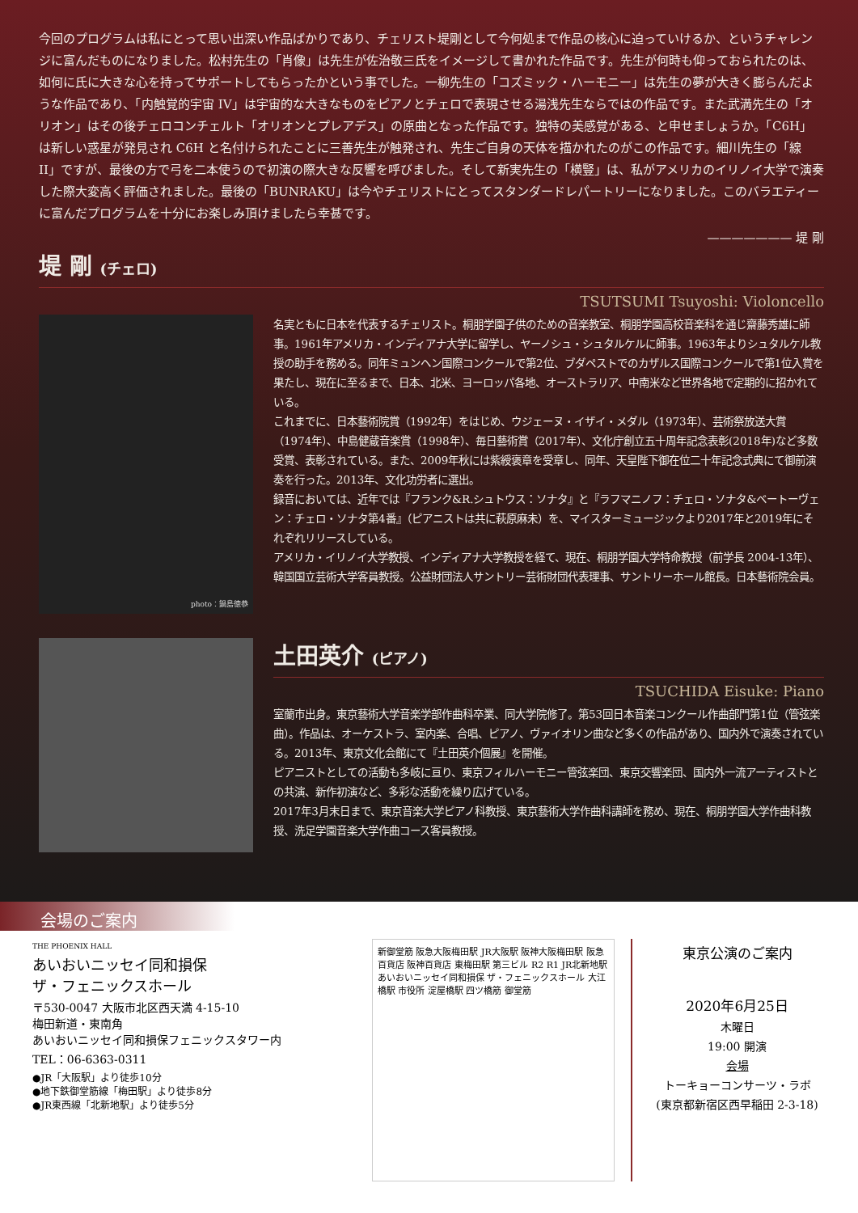今回のプログラムは私にとって思い出深い作品ばかりであり、チェリスト堤剛として今何処まで作品の核心に迫っていけるか、というチャレンジに富んだものになりました。松村先生の「肖像」は先生が佐治敬三氏をイメージして書かれた作品です。先生が何時も仰っておられたのは、如何に氏に大きな心を持ってサポートしてもらったかという事でした。一柳先生の「コズミック・ハーモニー」は先生の夢が大きく膨らんだような作品であり、「内触覚的宇宙 IV」は宇宙的な大きなものをピアノとチェロで表現させる湯浅先生ならではの作品です。また武満先生の「オリオン」はその後チェロコンチェルト「オリオンとプレアデス」の原曲となった作品です。独特の美感覚がある、と申せましょうか。「C6H」は新しい惑星が発見され C6H と名付けられたことに三善先生が触発され、先生ご自身の天体を描かれたのがこの作品です。細川先生の「線 II」ですが、最後の方で弓を二本使うので初演の際大きな反響を呼びました。そして新実先生の「横豎」は、私がアメリカのイリノイ大学で演奏した際大変高く評価されました。最後の「BUNRAKU」は今やチェリストにとってスタンダードレパートリーになりました。このバラエティーに富んだプログラムを十分にお楽しみ頂けましたら幸甚です。
——————— 堤 剛
堤 剛 (チェロ)
TSUTSUMI Tsuyoshi: Violoncello
photo：鍋島徳恭
名実ともに日本を代表するチェリスト。桐朋学園子供のための音楽教室、桐朋学園高校音楽科を通じ齋藤秀雄に師事。1961年アメリカ・インディアナ大学に留学し、ヤーノシュ・シュタルケルに師事。1963年よりシュタルケル教授の助手を務める。同年ミュンヘン国際コンクールで第2位、ブダペストでのカザルス国際コンクールで第1位入賞を果たし、現在に至るまで、日本、北米、ヨーロッパ各地、オーストラリア、中南米など世界各地で定期的に招かれている。
これまでに、日本藝術院賞（1992年）をはじめ、ウジェーヌ・イザイ・メダル（1973年）、芸術祭放送大賞（1974年）、中島健蔵音楽賞（1998年）、毎日藝術賞（2017年）、文化庁創立五十周年記念表彰(2018年)など多数受賞、表彰されている。また、2009年秋には紫綬褒章を受章し、同年、天皇陛下御在位二十年記念式典にて御前演奏を行った。2013年、文化功労者に選出。
録音においては、近年では『フランク&R.シュトウス：ソナタ』と『ラフマニノフ：チェロ・ソナタ&ベートーヴェン：チェロ・ソナタ第4番』（ピアニストは共に萩原麻未）を、マイスターミュージックより2017年と2019年にそれぞれリリースしている。
アメリカ・イリノイ大学教授、インディアナ大学教授を経て、現在、桐朋学園大学特命教授（前学長 2004-13年）、韓国国立芸術大学客員教授。公益財団法人サントリー芸術財団代表理事、サントリーホール館長。日本藝術院会員。
土田英介 (ピアノ)
TSUCHIDA Eisuke: Piano
室蘭市出身。東京藝術大学音楽学部作曲科卒業、同大学院修了。第53回日本音楽コンクール作曲部門第1位（管弦楽曲）。作品は、オーケストラ、室内楽、合唱、ピアノ、ヴァイオリン曲など多くの作品があり、国内外で演奏されている。2013年、東京文化会館にて『土田英介個展』を開催。
ピアニストとしての活動も多岐に亘り、東京フィルハーモニー管弦楽団、東京交響楽団、国内外一流アーティストとの共演、新作初演など、多彩な活動を繰り広げている。
2017年3月末日まで、東京音楽大学ピアノ科教授、東京藝術大学作曲科講師を務め、現在、桐朋学園大学作曲科教授、洗足学園音楽大学作曲コース客員教授。
会場のご案内
THE PHOENIX HALL
あいおいニッセイ同和損保
ザ・フェニックスホール
〒530-0047 大阪市北区西天満 4-15-10
梅田新道・東南角
あいおいニッセイ同和損保フェニックスタワー内
TEL：06-6363-0311
●JR「大阪駅」より徒歩10分
●地下鉄御堂筋線「梅田駅」より徒歩8分
●JR東西線「北新地駅」より徒歩5分
新御堂筋 阪急大阪梅田駅 JR大阪駅 阪神大阪梅田駅 阪急百貨店 阪神百貨店 東梅田駅 第三ビル R2 R1 JR北新地駅 あいおいニッセイ同和損保 ザ・フェニックスホール 大江橋駅 市役所 淀屋橋駅 四ツ橋筋 御堂筋
東京公演のご案内
2020年6月25日
木曜日
19:00 開演
会場
トーキョーコンサーツ・ラボ
(東京都新宿区西早稲田 2-3-18)